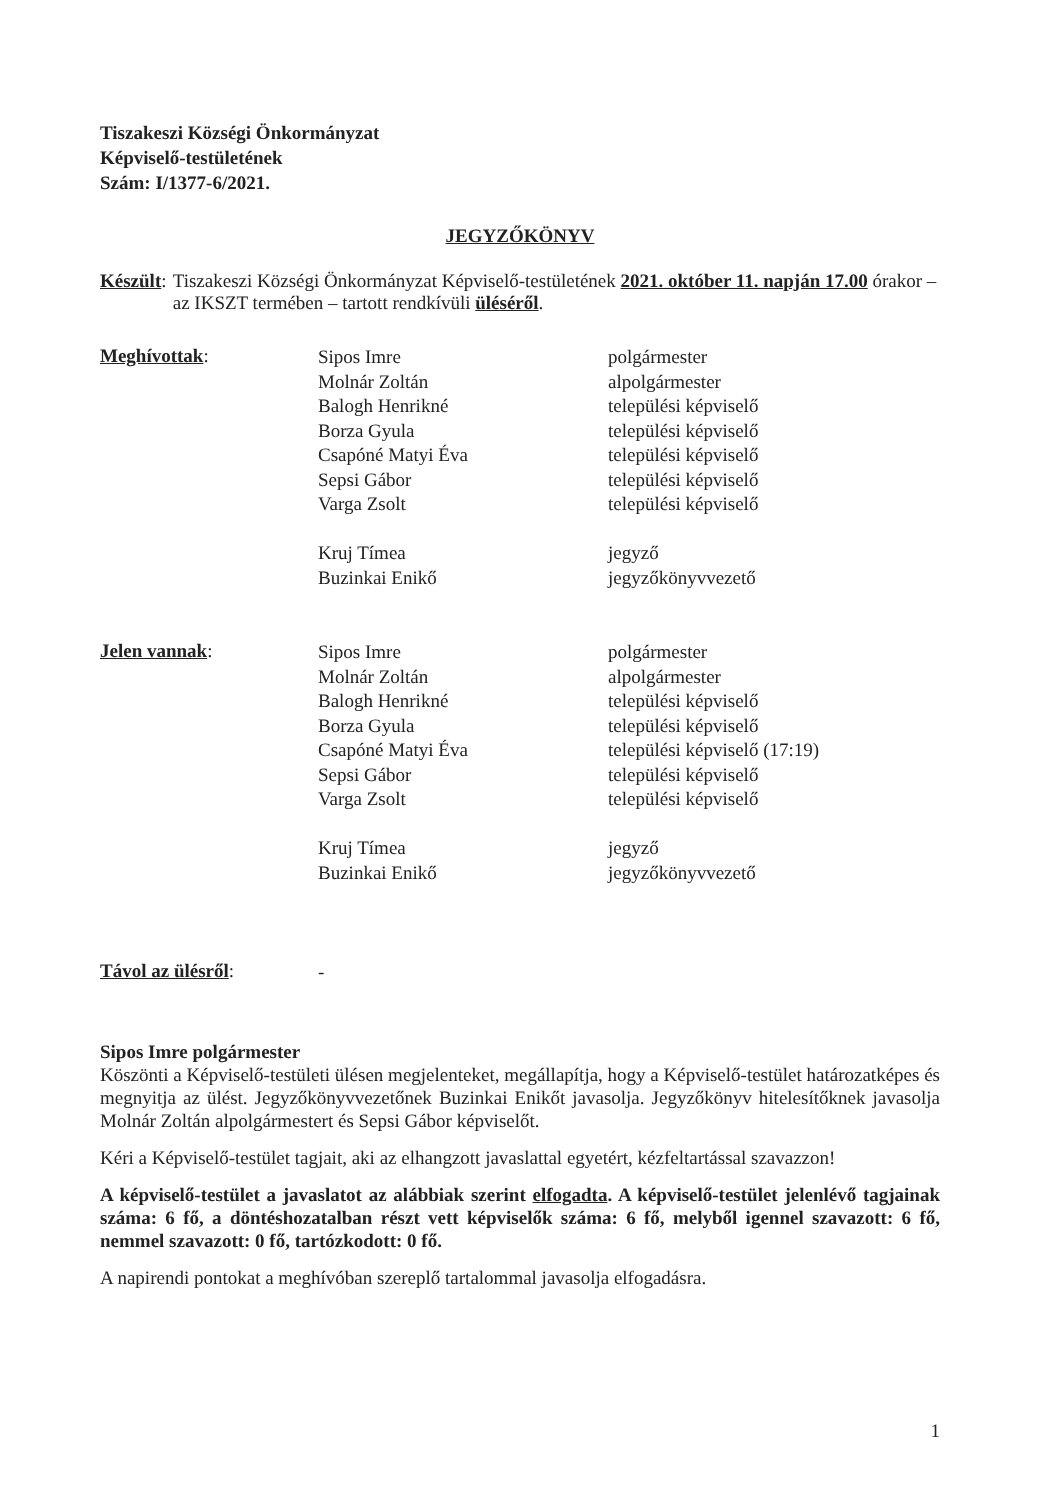Tiszakeszi Községi Önkormányzat
Képviselő-testületének
Szám: I/1377-6/2021.
JEGYZŐKÖNYV
Készült: Tiszakeszi Községi Önkormányzat Képviselő-testületének 2021. október 11. napján 17.00 órakor – az IKSZT termében – tartott rendkívüli üléséről.
Meghívottak:
Sipos Imre
Molnár Zoltán
Balogh Henrikné
Borza Gyula
Csapóné Matyi Éva
Sepsi Gábor
Varga Zsolt
Kruj Tímea
Buzinkai Enikő
polgármester
alpolgármester
települési képviselő
települési képviselő
települési képviselő
települési képviselő
települési képviselő
jegyző
jegyzőkönyvvezető
Jelen vannak:
Sipos Imre
Molnár Zoltán
Balogh Henrikné
Borza Gyula
Csapóné Matyi Éva
Sepsi Gábor
Varga Zsolt
Kruj Tímea
Buzinkai Enikő
polgármester
alpolgármester
települési képviselő
települési képviselő
települési képviselő (17:19)
települési képviselő
települési képviselő
jegyző
jegyzőkönyvvezető
Távol az ülésről:
-
Sipos Imre polgármester
Köszönti a Képviselő-testületi ülésen megjelenteket, megállapítja, hogy a Képviselő-testület határozatképes és megnyitja az ülést. Jegyzőkönyvvezetőnek Buzinkai Enikőt javasolja. Jegyzőkönyv hitelesítőknek javasolja Molnár Zoltán alpolgármestert és Sepsi Gábor képviselőt.
Kéri a Képviselő-testület tagjait, aki az elhangzott javaslattal egyetért, kézfeltartással szavazzon!
A képviselő-testület a javaslatot az alábbiak szerint elfogadta. A képviselő-testület jelenlévő tagjainak száma: 6 fő, a döntéshozatalban részt vett képviselők száma: 6 fő, melyből igennel szavazott: 6 fő, nemmel szavazott: 0 fő, tartózkodott: 0 fő.
A napirendi pontokat a meghívóban szereplő tartalommal javasolja elfogadásra.
1